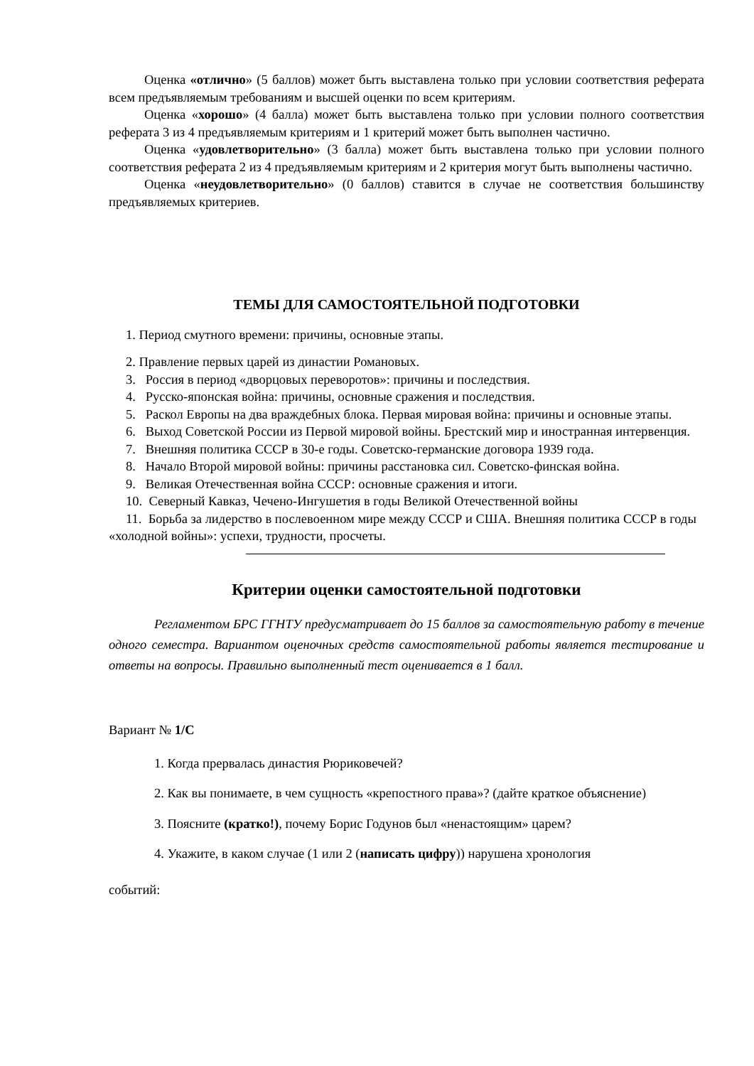Оценка «отлично» (5 баллов) может быть выставлена только при условии соответствия реферата всем предъявляемым требованиям и высшей оценки по всем критериям.
Оценка «хорошо» (4 балла) может быть выставлена только при условии полного соответствия реферата 3 из 4 предъявляемым критериям и 1 критерий может быть выполнен частично.
Оценка «удовлетворительно» (3 балла) может быть выставлена только при условии полного соответствия реферата 2 из 4 предъявляемым критериям и 2 критерия могут быть выполнены частично.
Оценка «неудовлетворительно» (0 баллов) ставится в случае не соответствия большинству предъявляемых критериев.
ТЕМЫ ДЛЯ САМОСТОЯТЕЛЬНОЙ ПОДГОТОВКИ
1. Период смутного времени: причины, основные этапы.
2. Правление первых царей из династии Романовых.
3. Россия в период «дворцовых переворотов»: причины и последствия.
4. Русско-японская война: причины, основные сражения и последствия.
5. Раскол Европы на два враждебных блока. Первая мировая война: причины и основные этапы.
6. Выход Советской России из Первой мировой войны. Брестский мир и иностранная интервенция.
7. Внешняя политика СССР в 30-е годы. Советско-германские договора 1939 года.
8. Начало Второй мировой войны: причины расстановка сил. Советско-финская война.
9. Великая Отечественная война СССР: основные сражения и итоги.
10. Северный Кавказ, Чечено-Ингушетия в годы Великой Отечественной войны
11. Борьба за лидерство в послевоенном мире между СССР и США. Внешняя политика СССР в годы «холодной войны»: успехи, трудности, просчеты.
Критерии оценки самостоятельной подготовки
Регламентом БРС ГГНТУ предусматривает до 15 баллов за самостоятельную работу в течение одного семестра. Вариантом оценочных средств самостоятельной работы является тестирование и ответы на вопросы. Правильно выполненный тест оценивается в 1 балл.
Вариант № 1/С
1. Когда прервалась династия Рюриковечей?
2. Как вы понимаете, в чем сущность «крепостного права»? (дайте краткое объяснение)
3. Поясните (кратко!), почему Борис Годунов был «ненастоящим» царем?
4. Укажите, в каком случае (1 или 2 (написать цифру)) нарушена хронология
событий: